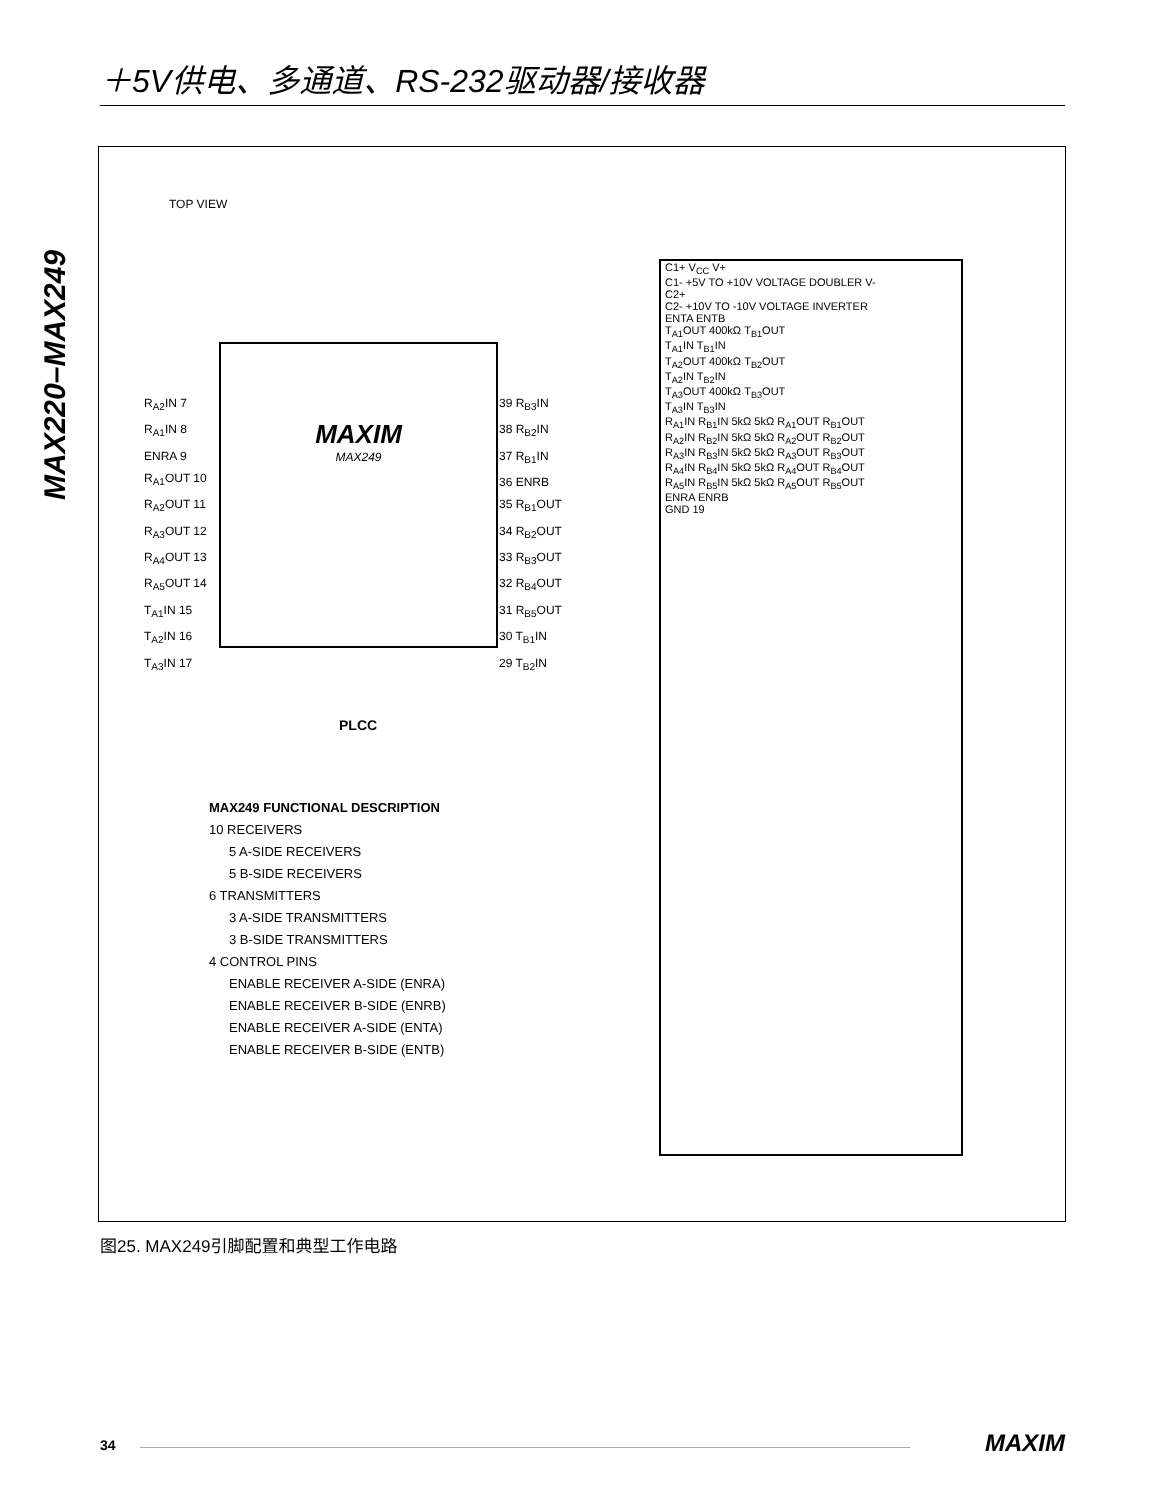＋5V供电、多通道、RS-232驱动器/接收器
MAX220–MAX249
TOP VIEW
MAXIM
MAX249
R<sub>A2</sub>IN 7
R<sub>A1</sub>IN 8
ENRA 9
R<sub>A1</sub>OUT 10
R<sub>A2</sub>OUT 11
R<sub>A3</sub>OUT 12
R<sub>A4</sub>OUT 13
R<sub>A5</sub>OUT 14
T<sub>A1</sub>IN 15
T<sub>A2</sub>IN 16
T<sub>A3</sub>IN 17
39 R<sub>B3</sub>IN
38 R<sub>B2</sub>IN
37 R<sub>B1</sub>IN
36 ENRB
35 R<sub>B1</sub>OUT
34 R<sub>B2</sub>OUT
33 R<sub>B3</sub>OUT
32 R<sub>B4</sub>OUT
31 R<sub>B5</sub>OUT
30 T<sub>B1</sub>IN
29 T<sub>B2</sub>IN
PLCC
MAX249 FUNCTIONAL DESCRIPTION
10 RECEIVERS
5 A-SIDE RECEIVERS
5 B-SIDE RECEIVERS
6 TRANSMITTERS
3 A-SIDE TRANSMITTERS
3 B-SIDE TRANSMITTERS
4 CONTROL PINS
ENABLE RECEIVER A-SIDE (ENRA)
ENABLE RECEIVER B-SIDE (ENRB)
ENABLE RECEIVER A-SIDE (ENTA)
ENABLE RECEIVER B-SIDE (ENTB)
C1+ V<sub>CC</sub> V+
C1- +5V TO +10V VOLTAGE DOUBLER V-
C2+
C2- +10V TO -10V VOLTAGE INVERTER
ENTA ENTB
T<sub>A1</sub>OUT 400kΩ T<sub>B1</sub>OUT
T<sub>A1</sub>IN T<sub>B1</sub>IN
T<sub>A2</sub>OUT 400kΩ T<sub>B2</sub>OUT
T<sub>A2</sub>IN T<sub>B2</sub>IN
T<sub>A3</sub>OUT 400kΩ T<sub>B3</sub>OUT
T<sub>A3</sub>IN T<sub>B3</sub>IN
R<sub>A1</sub>IN R<sub>B1</sub>IN 5kΩ 5kΩ R<sub>A1</sub>OUT R<sub>B1</sub>OUT
R<sub>A2</sub>IN R<sub>B2</sub>IN 5kΩ 5kΩ R<sub>A2</sub>OUT R<sub>B2</sub>OUT
R<sub>A3</sub>IN R<sub>B3</sub>IN 5kΩ 5kΩ R<sub>A3</sub>OUT R<sub>B3</sub>OUT
R<sub>A4</sub>IN R<sub>B4</sub>IN 5kΩ 5kΩ R<sub>A4</sub>OUT R<sub>B4</sub>OUT
R<sub>A5</sub>IN R<sub>B5</sub>IN 5kΩ 5kΩ R<sub>A5</sub>OUT R<sub>B5</sub>OUT
ENRA ENRB
GND 19
图25. MAX249引脚配置和典型工作电路
34
MAXIM